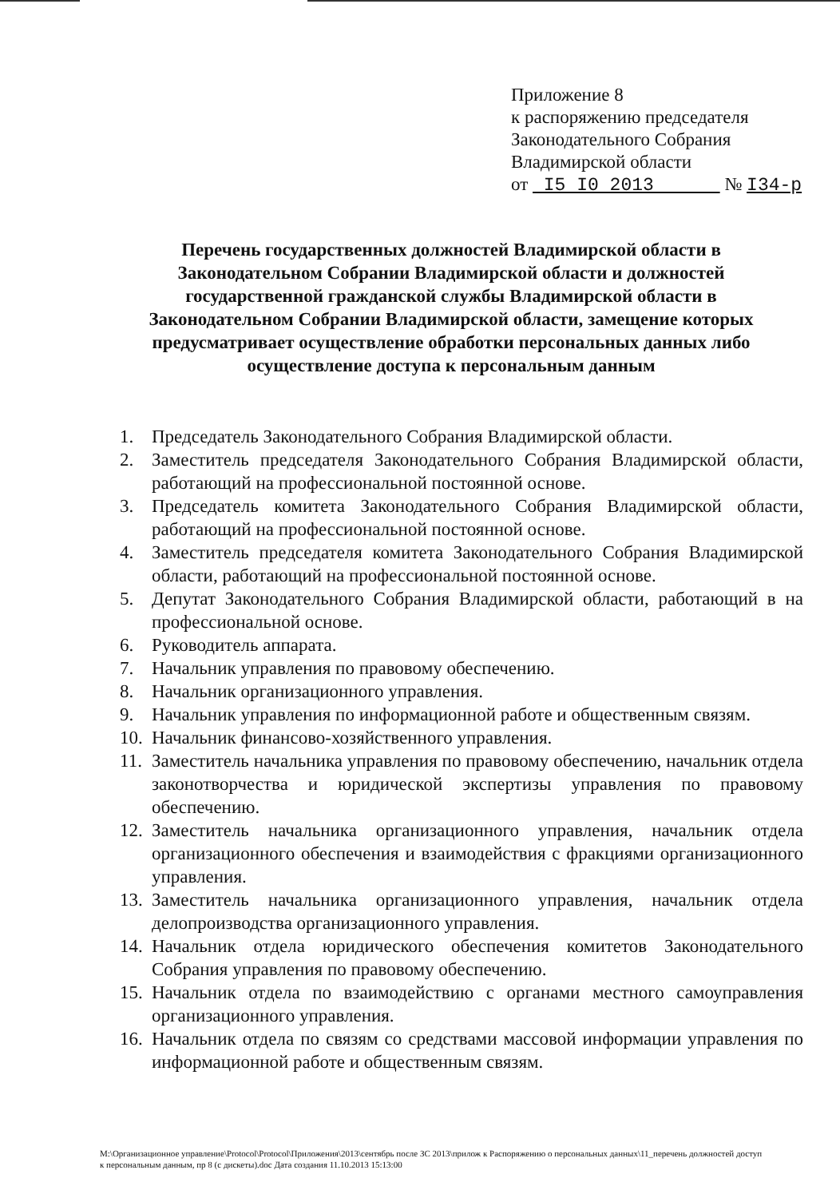Приложение 8
к распоряжению председателя
Законодательного Собрания
Владимирской области
от I5 I0 2013 № I34-р
Перечень государственных должностей Владимирской области в Законодательном Собрании Владимирской области и должностей государственной гражданской службы Владимирской области в Законодательном Собрании Владимирской области, замещение которых предусматривает осуществление обработки персональных данных либо осуществление доступа к персональным данным
1. Председатель Законодательного Собрания Владимирской области.
2. Заместитель председателя Законодательного Собрания Владимирской области, работающий на профессиональной постоянной основе.
3. Председатель комитета Законодательного Собрания Владимирской области, работающий на профессиональной постоянной основе.
4. Заместитель председателя комитета Законодательного Собрания Владимирской области, работающий на профессиональной постоянной основе.
5. Депутат Законодательного Собрания Владимирской области, работающий в на профессиональной основе.
6. Руководитель аппарата.
7. Начальник управления по правовому обеспечению.
8. Начальник организационного управления.
9. Начальник управления по информационной работе и общественным связям.
10. Начальник финансово-хозяйственного управления.
11. Заместитель начальника управления по правовому обеспечению, начальник отдела законотворчества и юридической экспертизы управления по правовому обеспечению.
12. Заместитель начальника организационного управления, начальник отдела организационного обеспечения и взаимодействия с фракциями организационного управления.
13. Заместитель начальника организационного управления, начальник отдела делопроизводства организационного управления.
14. Начальник отдела юридического обеспечения комитетов Законодательного Собрания управления по правовому обеспечению.
15. Начальник отдела по взаимодействию с органами местного самоуправления организационного управления.
16. Начальник отдела по связям со средствами массовой информации управления по информационной работе и общественным связям.
M:\Организационное управление\Protocol\Protocol\Приложения\2013\сентябрь после ЗС 2013\прилож к Распоряжению о персональных данных\11_перечень должностей доступ к персональным данным, пр 8 (с дискеты).doc Дата создания 11.10.2013 15:13:00